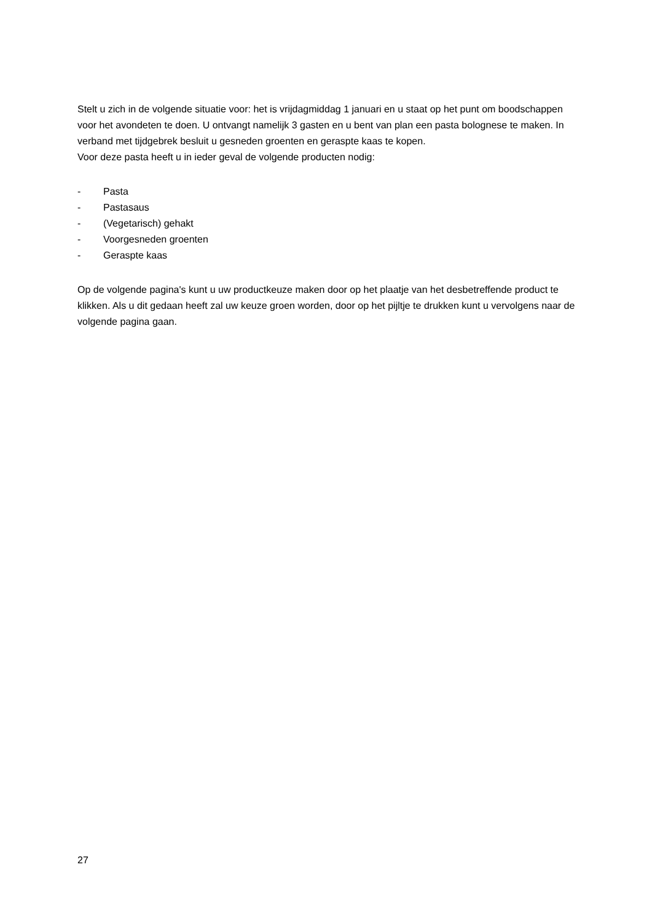Stelt u zich in de volgende situatie voor: het is vrijdagmiddag 1 januari en u staat op het punt om boodschappen voor het avondeten te doen. U ontvangt namelijk 3 gasten en u bent van plan een pasta bolognese te maken. In verband met tijdgebrek besluit u gesneden groenten en geraspte kaas te kopen.
Voor deze pasta heeft u in ieder geval de volgende producten nodig:
- Pasta
- Pastasaus
- (Vegetarisch) gehakt
- Voorgesneden groenten
- Geraspte kaas
Op de volgende pagina's kunt u uw productkeuze maken door op het plaatje van het desbetreffende product te klikken. Als u dit gedaan heeft zal uw keuze groen worden, door op het pijltje te drukken kunt u vervolgens naar de volgende pagina gaan.
27